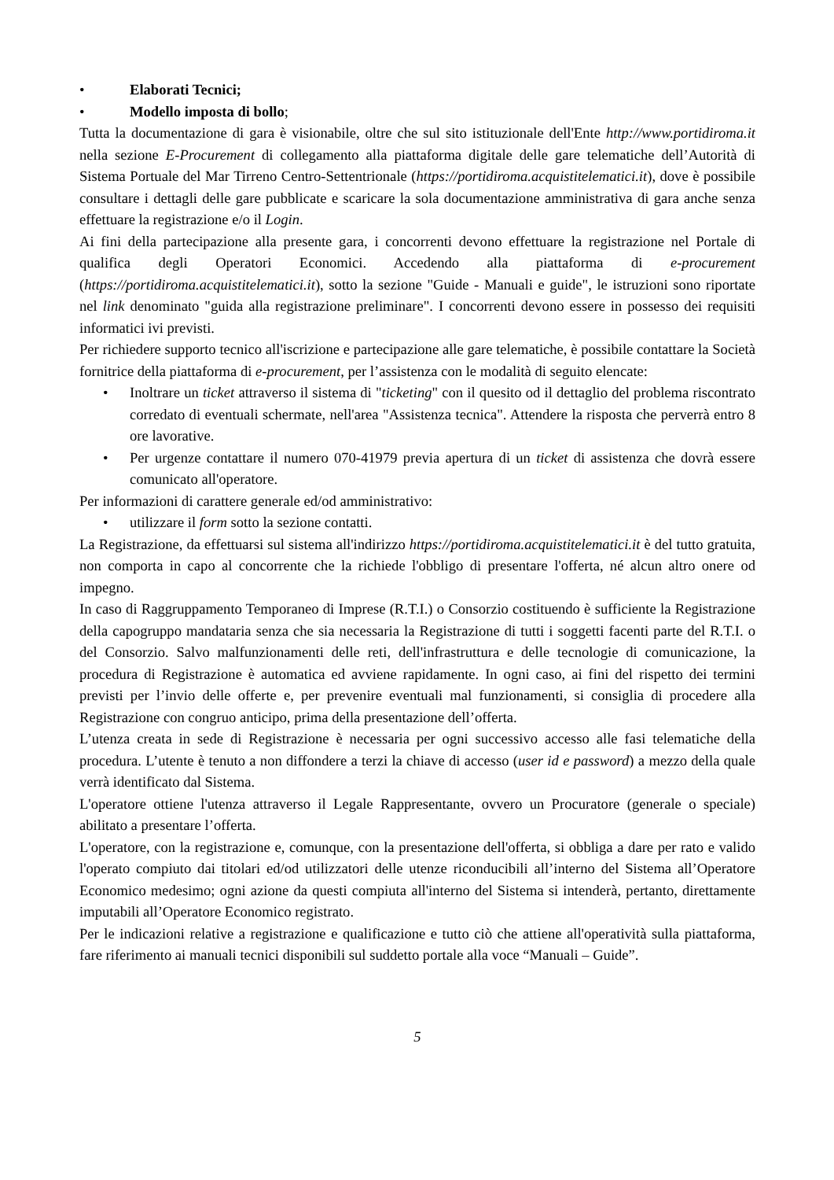• Elaborati Tecnici;
• Modello imposta di bollo;
Tutta la documentazione di gara è visionabile, oltre che sul sito istituzionale dell'Ente http://www.portidiroma.it nella sezione E-Procurement di collegamento alla piattaforma digitale delle gare telematiche dell’Autorità di Sistema Portuale del Mar Tirreno Centro-Settentrionale (https://portidiroma.acquistitelematici.it), dove è possibile consultare i dettagli delle gare pubblicate e scaricare la sola documentazione amministrativa di gara anche senza effettuare la registrazione e/o il Login.
Ai fini della partecipazione alla presente gara, i concorrenti devono effettuare la registrazione nel Portale di qualifica degli Operatori Economici. Accedendo alla piattaforma di e-procurement (https://portidiroma.acquistitelematici.it), sotto la sezione "Guide - Manuali e guide", le istruzioni sono riportate nel link denominato "guida alla registrazione preliminare". I concorrenti devono essere in possesso dei requisiti informatici ivi previsti.
Per richiedere supporto tecnico all'iscrizione e partecipazione alle gare telematiche, è possibile contattare la Società fornitrice della piattaforma di e-procurement, per l’assistenza con le modalità di seguito elencate:
• Inoltrare un ticket attraverso il sistema di "ticketing" con il quesito od il dettaglio del problema riscontrato corredato di eventuali schermate, nell'area "Assistenza tecnica". Attendere la risposta che perverrà entro 8 ore lavorative.
• Per urgenze contattare il numero 070-41979 previa apertura di un ticket di assistenza che dovrà essere comunicato all'operatore.
Per informazioni di carattere generale ed/od amministrativo:
• utilizzare il form sotto la sezione contatti.
La Registrazione, da effettuarsi sul sistema all'indirizzo https://portidiroma.acquistitelematici.it è del tutto gratuita, non comporta in capo al concorrente che la richiede l'obbligo di presentare l'offerta, né alcun altro onere od impegno.
In caso di Raggruppamento Temporaneo di Imprese (R.T.I.) o Consorzio costituendo è sufficiente la Registrazione della capogruppo mandataria senza che sia necessaria la Registrazione di tutti i soggetti facenti parte del R.T.I. o del Consorzio. Salvo malfunzionamenti delle reti, dell'infrastruttura e delle tecnologie di comunicazione, la procedura di Registrazione è automatica ed avviene rapidamente. In ogni caso, ai fini del rispetto dei termini previsti per l’invio delle offerte e, per prevenire eventuali mal funzionamenti, si consiglia di procedere alla Registrazione con congruo anticipo, prima della presentazione dell’offerta.
L’utenza creata in sede di Registrazione è necessaria per ogni successivo accesso alle fasi telematiche della procedura. L’utente è tenuto a non diffondere a terzi la chiave di accesso (user id e password) a mezzo della quale verrà identificato dal Sistema.
L'operatore ottiene l'utenza attraverso il Legale Rappresentante, ovvero un Procuratore (generale o speciale) abilitato a presentare l’offerta.
L'operatore, con la registrazione e, comunque, con la presentazione dell'offerta, si obbliga a dare per rato e valido l'operato compiuto dai titolari ed/od utilizzatori delle utenze riconducibili all’interno del Sistema all’Operatore Economico medesimo; ogni azione da questi compiuta all'interno del Sistema si intenderà, pertanto, direttamente imputabili all’Operatore Economico registrato.
Per le indicazioni relative a registrazione e qualificazione e tutto ciò che attiene all'operatività sulla piattaforma, fare riferimento ai manuali tecnici disponibili sul suddetto portale alla voce “Manuali – Guide”.
5